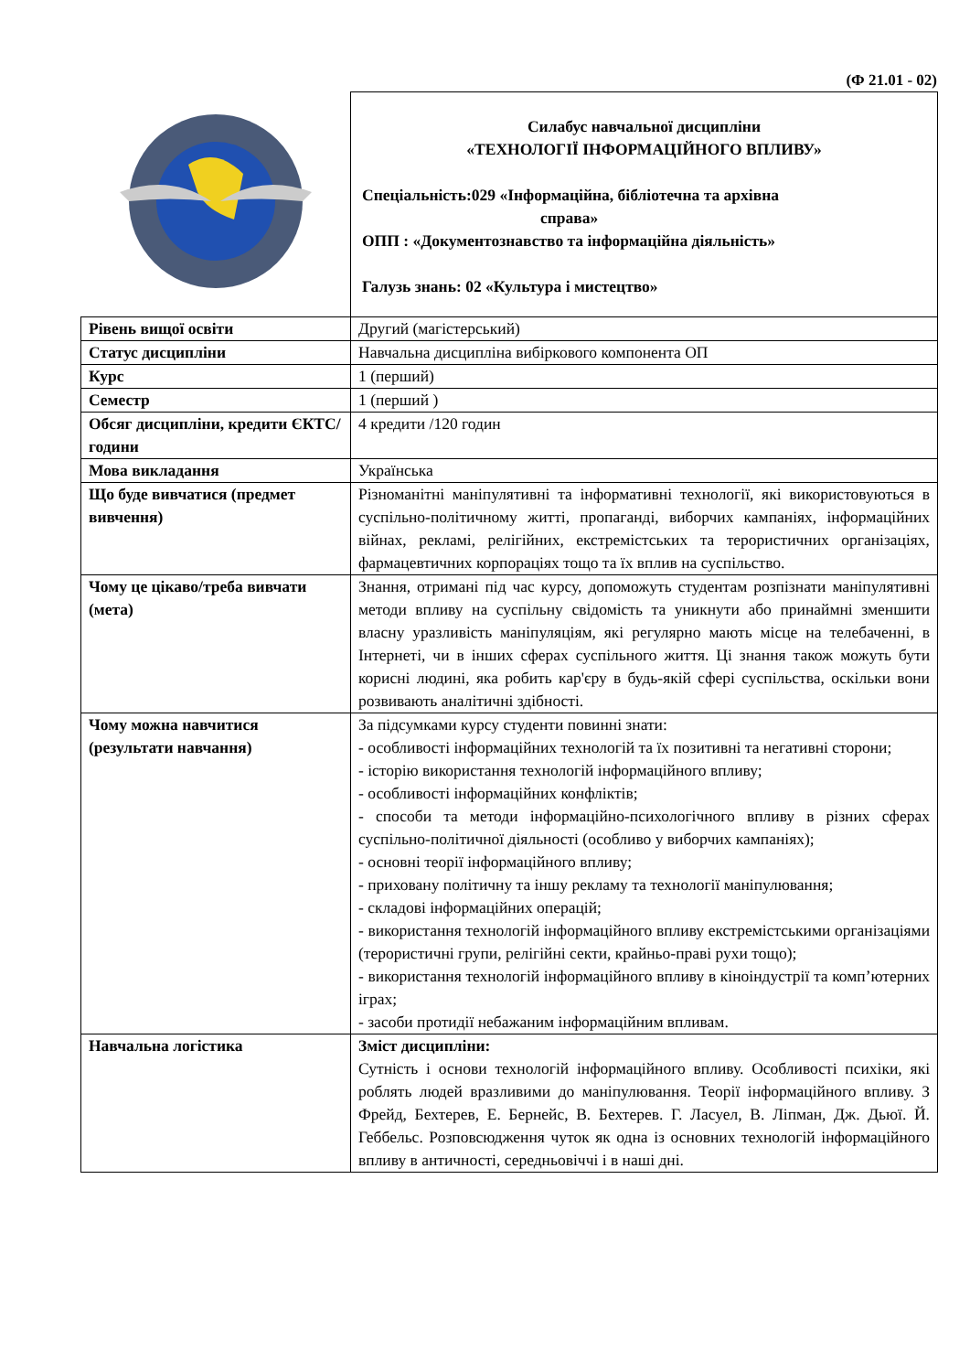(Ф 21.01 - 02)
| | Силабус навчальної дисципліни «ТЕХНОЛОГІЇ ІНФОРМАЦІЙНОГО ВПЛИВУ» Спеціальність:029 «Інформаційна, бібліотечна та архівна справа» ОПП : «Документознавство та інформаційна діяльність» Галузь знань: 02 «Культура і мистецтво» |
| Рівень вищої освіти | Другий (магістерський) |
| Статус дисципліни | Навчальна дисципліна вибіркового компонента ОП |
| Курс | 1 (перший) |
| Семестр | 1 (перший ) |
| Обсяг дисципліни, кредити ЄКТС/години | 4 кредити /120 годин |
| Мова викладання | Українська |
| Що буде вивчатися (предмет вивчення) | Різноманітні маніпулятивні та інформативні технології, які використовуються в суспільно-політичному житті, пропаганді, виборчих кампаніях, інформаційних війнах, рекламі, релігійних, екстремістських та терористичних організаціях, фармацевтичних корпораціях тощо та їх вплив на суспільство. |
| Чому це цікаво/треба вивчати (мета) | Знання, отримані під час курсу, допоможуть студентам розпізнати маніпулятивні методи впливу на суспільну свідомість та уникнути або принаймні зменшити власну уразливість маніпуляціям, які регулярно мають місце на телебаченні, в Інтернеті, чи в інших сферах суспільного життя. Ці знання також можуть бути корисні людині, яка робить кар'єру в будь-якій сфері суспільства, оскільки вони розвивають аналітичні здібності. |
| Чому можна навчитися (результати навчання) | За підсумками курсу студенти повинні знати: - особливості інформаційних технологій та їх позитивні та негативні сторони; - історію використання технологій інформаційного впливу; - особливості інформаційних конфліктів; - способи та методи інформаційно-психологічного впливу в різних сферах суспільно-політичної діяльності (особливо у виборчих кампаніях); - основні теорії інформаційного впливу; - приховану політичну та іншу рекламу та технології маніпулювання; - складові інформаційних операцій; - використання технологій інформаційного впливу екстремістськими організаціями (терористичні групи, релігійні секти, крайньо-праві рухи тощо); - використання технологій інформаційного впливу в кіноіндустрії та комп’ютерних іграх; - засоби протидії небажаним інформаційним впливам. |
| Навчальна логістика | Зміст дисципліни: Сутність і основи технологій інформаційного впливу. Особливості психіки, які роблять людей вразливими до маніпулювання. Теорії інформаційного впливу. З Фрейд, Бехтерев, Е. Бернейс, В. Бехтерев. Г. Ласуел, В. Ліпман, Дж. Дьюї. Й. Геббельс. Розповсюдження чуток як одна із основних технологій інформаційного впливу в античності, середньовіччі і в наші дні. |